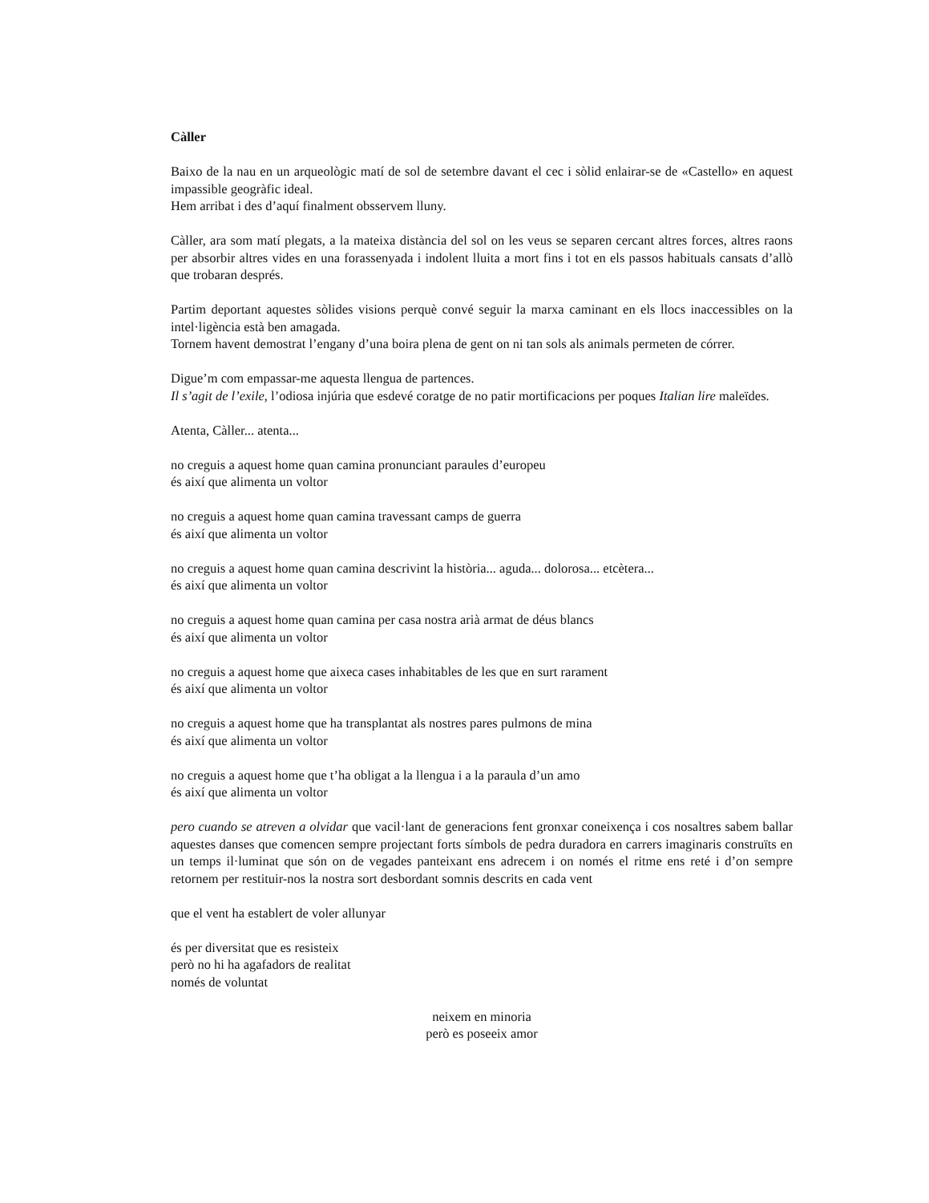Càller
Baixo de la nau en un arqueològic matí de sol de setembre davant el cec i sòlid enlairar-se de «Castello» en aquest impassible geogràfic ideal.
Hem arribat i des d’aquí finalment obsservem lluny.
Càller, ara som matí plegats, a la mateixa distància del sol on les veus se separen cercant altres forces, altres raons per absorbir altres vides en una forassenyada i indolent lluita a mort fins i tot en els passos habituals cansats d’allò que trobaran després.
Partim deportant aquestes sòlides visions perquè convé seguir la marxa caminant en els llocs inaccessibles on la intel·ligència està ben amagada.
Tornem havent demostrat l’engany d’una boira plena de gent on ni tan sols als animals permeten de córrer.
Digue’m com empassar-me aquesta llengua de partences.
Il s’agit de l’exile, l’odiosa injúria que esdevé coratge de no patir mortificacions per poques Italian lire maleïdes.
Atenta, Càller... atenta...
no creguis a aquest home quan camina pronunciant paraules d’europeu
és així que alimenta un voltor
no creguis a aquest home quan camina travessant camps de guerra
és així que alimenta un voltor
no creguis a aquest home quan camina descrivint la història... aguda... dolorosa... etcètera...
és així que alimenta un voltor
no creguis a aquest home quan camina per casa nostra arià armat de déus blancs
és així que alimenta un voltor
no creguis a aquest home que aixeca cases inhabitables de les que en surt rarament
és així que alimenta un voltor
no creguis a aquest home que ha transplantat als nostres pares pulmons de mina
és així que alimenta un voltor
no creguis a aquest home que t’ha obligat a la llengua i a la paraula d’un amo
és així que alimenta un voltor
pero cuando se atreven a olvidar que vacil·lant de generacions fent gronxar coneixença i cos nosaltres sabem ballar aquestes danses que comencen sempre projectant forts símbols de pedra duradora en carrers imaginaris construïts en un temps il·luminat que són on de vegades panteixant ens adrecem i on només el ritme ens reté i d’on sempre retornem per restituir-nos la nostra sort desbordant somnis descrits en cada vent
que el vent ha establert de voler allunyar
és per diversitat que es resisteix
però no hi ha agafadors de realitat
només de voluntat
neixem en minoria
però es poseeix amor